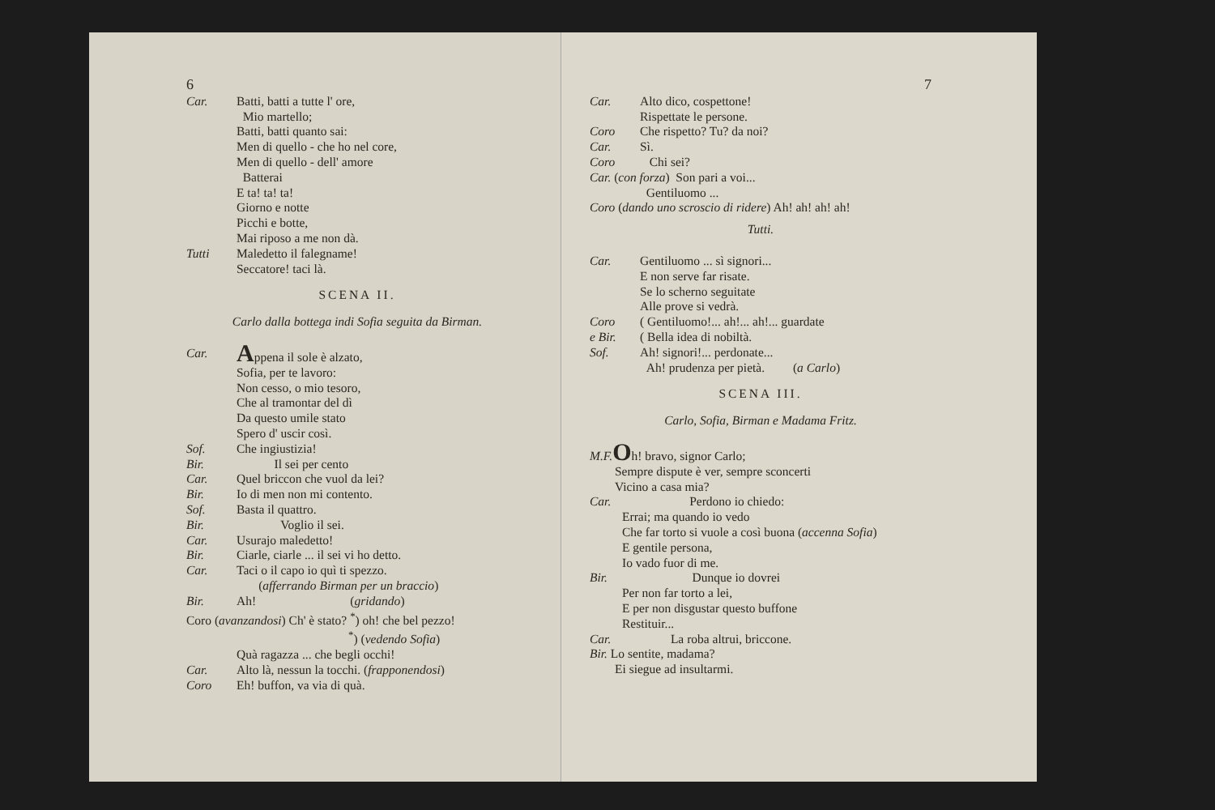6
Car. Batti, batti a tutte l' ore,
Mio martello;
Batti, batti quanto sai:
Men di quello - che ho nel core,
Men di quello - dell' amore
Batterai
E ta! ta! ta!
Giorno e notte
Picchi e botte,
Mai riposo a me non dà.
Tutti Maledetto il falegname!
Seccatore! taci là.
SCENA II.
Carlo dalla bottega indi Sofia seguita da Birman.
Car. Appena il sole è alzato,
Sofia, per te lavoro:
Non cesso, o mio tesoro,
Che al tramontar del dì
Da questo umile stato
Spero d' uscir così.
Sof. Che ingiustizia!
Bir. Il sei per cento
Car. Quel briccon che vuol da lei?
Bir. Io di men non mi contento.
Sof. Basta il quattro.
Bir. Voglio il sei.
Car. Usurajo maledetto!
Bir. Ciarle, ciarle ... il sei vi ho detto.
Car. Taci o il capo io quì ti spezzo.
(afferrando Birman per un braccio)
Bir. Ah! (gridando)
Coro (avanzandosi) Ch' è stato? <sup>*</sup>) oh! che bel pezzo!
<sup>*</sup>) (vedendo Sofia)
Quà ragazza ... che begli occhi!
Car. Alto là, nessun la tocchi. (frapponendosi)
Coro Eh! buffon, va via di quà.
7
Car. Alto dico, cospettone!
Rispettate le persone.
Coro Che rispetto? Tu? da noi?
Car. Sì.
Coro Chi sei?
Car. (con forza) Son pari a voi...
Gentiluomo ...
Coro (dando uno scroscio di ridere) Ah! ah! ah! ah!
Tutti.
Car. Gentiluomo ... sì signori...
E non serve far risate.
Se lo scherno seguitate
Alle prove si vedrà.
Coro
e Bir. ( Gentiluomo!... ah!... ah!... guardate
( Bella idea di nobiltà.
Sof. Ah! signori!... perdonate...
Ah! prudenza per pietà. (a Carlo)
SCENA III.
Carlo, Sofia, Birman e Madama Fritz.
M.F. Oh! bravo, signor Carlo;
Sempre dispute è ver, sempre sconcerti
Vicino a casa mia?
Car. Perdono io chiedo:
Errai; ma quando io vedo
Che far torto si vuole a così buona (accenna Sofia)
E gentile persona,
Io vado fuor di me.
Bir. Dunque io dovrei
Per non far torto a lei,
E per non disgustar questo buffone
Restituir...
Car. La roba altrui, briccone.
Bir. Lo sentite, madama?
Ei siegue ad insultarmi.